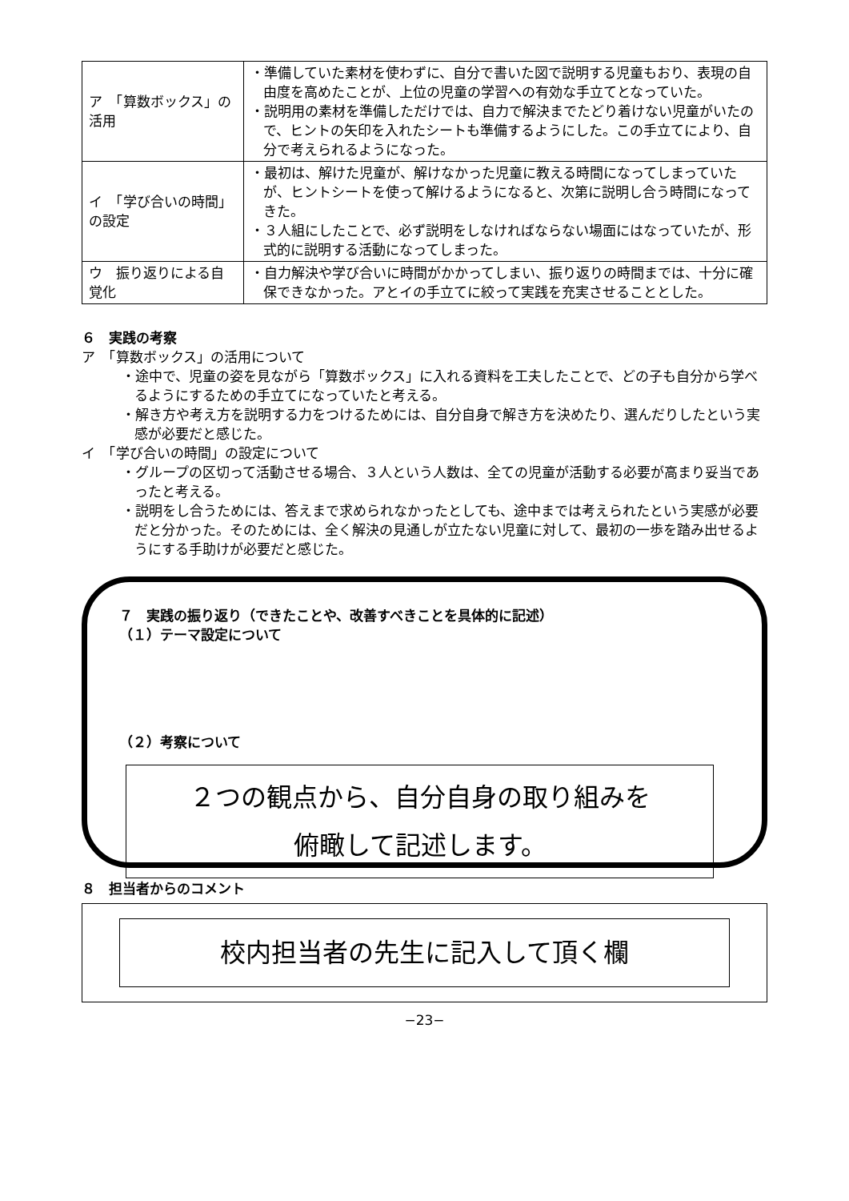| ア 「算数ボックス」の活用 | ・準備していた素材を使わずに、自分で書いた図で説明する児童もおり、表現の自由度を高めたことが、上位の児童の学習への有効な手立てとなっていた。 ・説明用の素材を準備しただけでは、自力で解決までたどり着けない児童がいたので、ヒントの矢印を入れたシートも準備するようにした。この手立てにより、自分で考えられるようになった。 |
| イ 「学び合いの時間」の設定 | ・最初は、解けた児童が、解けなかった児童に教える時間になってしまっていたが、ヒントシートを使って解けるようになると、次第に説明し合う時間になってきた。 ・３人組にしたことで、必ず説明をしなければならない場面にはなっていたが、形式的に説明する活動になってしまった。 |
| ウ 振り返りによる自覚化 | ・自力解決や学び合いに時間がかかってしまい、振り返りの時間までは、十分に確保できなかった。アとイの手立てに絞って実践を充実させることとした。 |
６　実践の考察
ア　「算数ボックス」の活用について
・途中で、児童の姿を見ながら「算数ボックス」に入れる資料を工夫したことで、どの子も自分から学べるようにするための手立てになっていたと考える。
・解き方や考え方を説明する力をつけるためには、自分自身で解き方を決めたり、選んだりしたという実感が必要だと感じた。
イ　「学び合いの時間」の設定について
・グループの区切って活動させる場合、３人という人数は、全ての児童が活動する必要が高まり妥当であったと考える。
・説明をし合うためには、答えまで求められなかったとしても、途中までは考えられたという実感が必要だと分かった。そのためには、全く解決の見通しが立たない児童に対して、最初の一歩を踏み出せるようにする手助けが必要だと感じた。
７　実践の振り返り（できたことや、改善すべきことを具体的に記述）
（１）テーマ設定について
（２）考察について
２つの観点から、自分自身の取り組みを
俯瞰して記述します。
８　担当者からのコメント
校内担当者の先生に記入して頂く欄
−23−